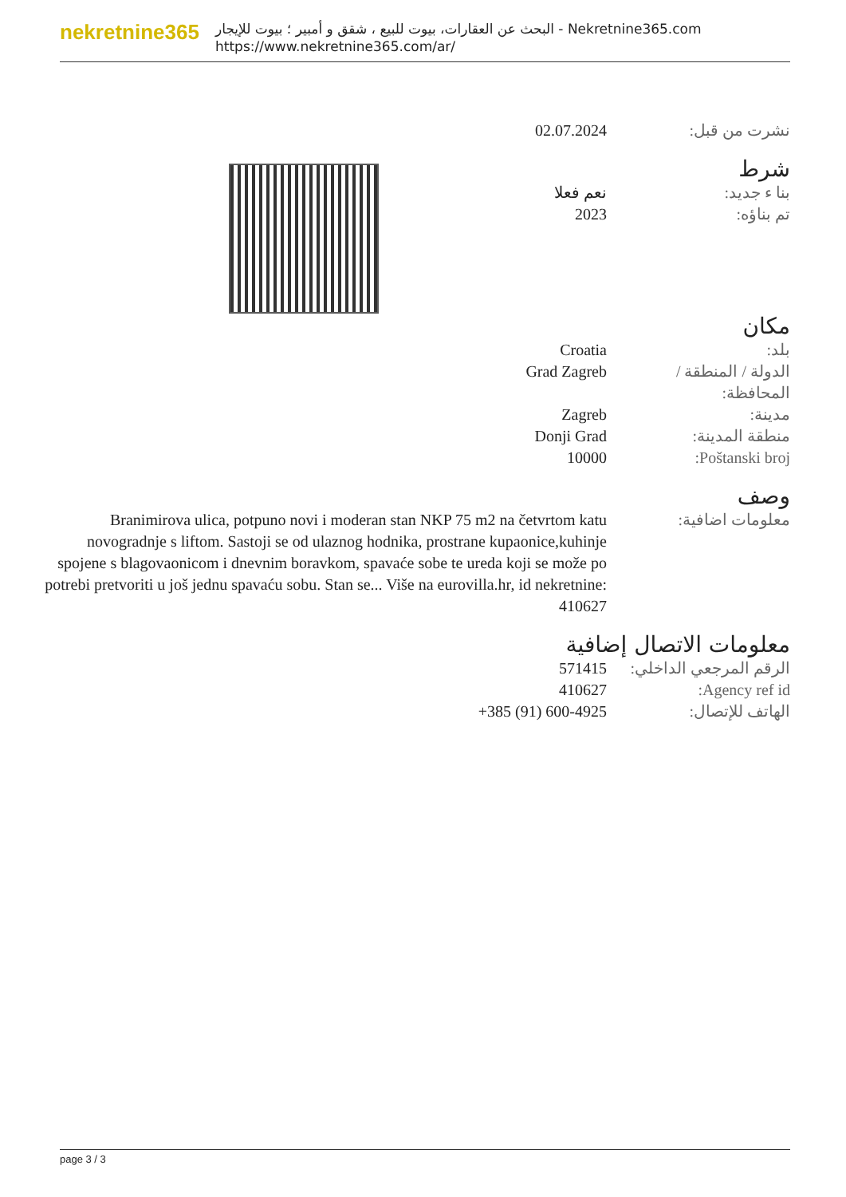nekretnine365
البحث عن العقارات، بيوت للبيع ، شقق و أمبير ؛ بيوت للإيجار - Nekretnine365.com
https://www.nekretnine365.com/ar/
| نشرت من قبل: | 02.07.2024 |
شرط
| بنا ء جديد: | نعم فعلا |
| تم بناؤه: | 2023 |
مكان
| بلد: | Croatia |
| الدولة / المنطقة / المحافظة: | Grad Zagreb |
| مدينة: | Zagreb |
| منطقة المدينة: | Donji Grad |
| Poštanski broj: | 10000 |
وصف
| معلومات اضافية: | Branimirova ulica, potpuno novi i moderan stan NKP 75 m2 na četvrtom katu novogradnje s liftom. Sastoji se od ulaznog hodnika, prostrane kupaonice,kuhinje spojene s blagovaonicom i dnevnim boravkom, spavaće sobe te ureda koji se može po potrebi pretvoriti u još jednu spavaću sobu. Stan se... Više na eurovilla.hr, id nekretnine: 410627 |
معلومات الاتصال إضافية
| الرقم المرجعي الداخلي: | 571415 |
| Agency ref id: | 410627 |
| الهاتف للإتصال: | +385 (91) 600-4925 |
page 3 / 3